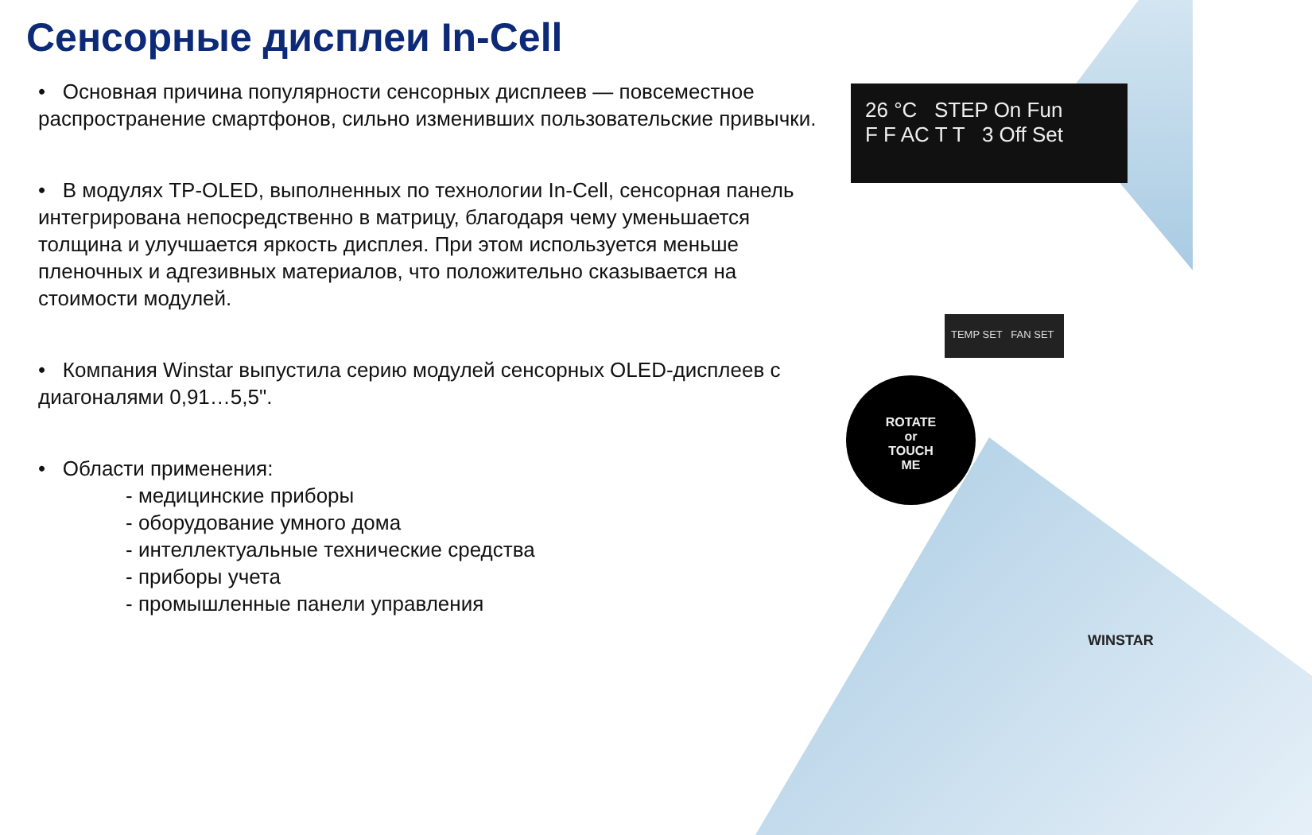Сенсорные дисплеи In-Cell
• Основная причина популярности сенсорных дисплеев — повсеместное распространение смартфонов, сильно изменивших пользовательские привычки.
• В модулях TP-OLED, выполненных по технологии In-Cell, сенсорная панель интегрирована непосредственно в матрицу, благодаря чему уменьшается толщина и улучшается яркость дисплея. При этом используется меньше пленочных и адгезивных материалов, что положительно сказывается на стоимости модулей.
• Компания Winstar выпустила серию модулей сенсорных OLED-дисплеев с диагоналями 0,91…5,5".
• Области применения:
- медицинские приборы
- оборудование умного дома
- интеллектуальные технические средства
- приборы учета
- промышленные панели управления
26 °C STEP On Fun
F F AC T T 3 Off Set
TEMP SET FAN SET
ROTATE
or
TOUCH
ME
WINSTAR